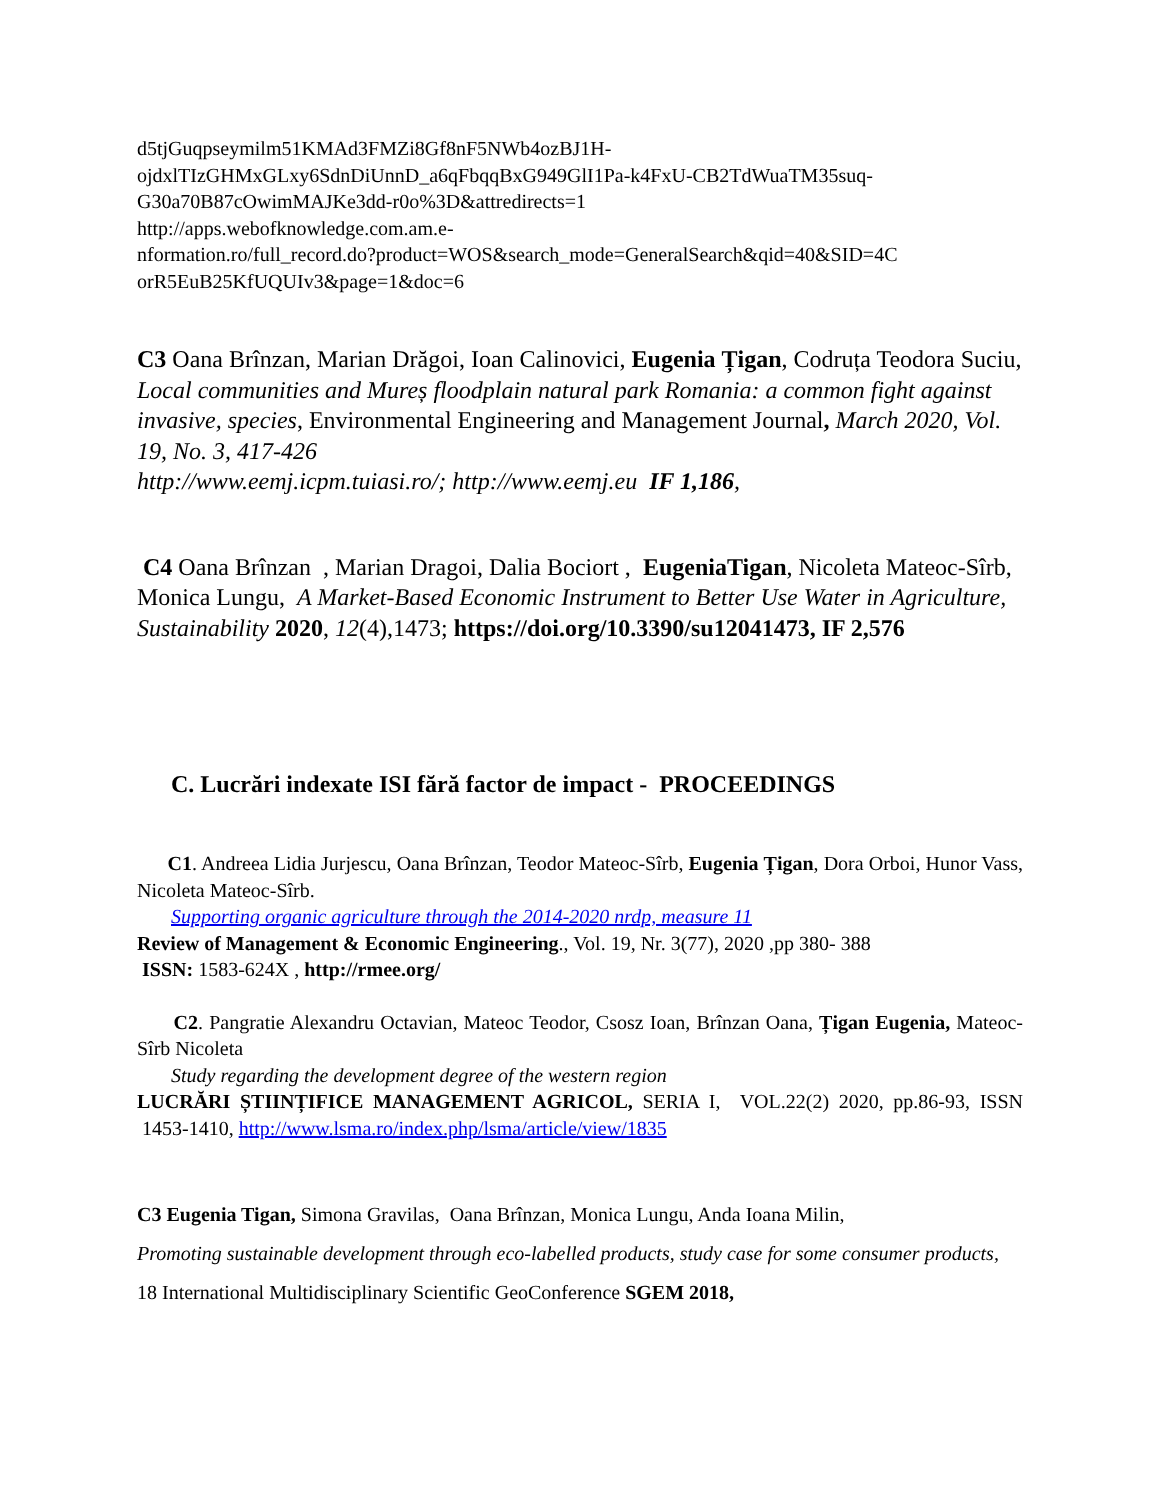d5tjGuqpseymilm51KMAd3FMZi8Gf8nF5NWb4ozBJ1H-
ojdxlTIzGHMxGLxy6SdnDiUnnD_a6qFbqqBxG949GlI1Pa-k4FxU-CB2TdWuaTM35suq-
G30a70B87cOwimMAJKe3dd-r0o%3D&attredirects=1
http://apps.webofknowledge.com.am.e-
nformation.ro/full_record.do?product=WOS&search_mode=GeneralSearch&qid=40&SID=4C
orR5EuB25KfUQUIv3&page=1&doc=6
C3 Oana Brînzan, Marian Drăgoi, Ioan Calinovici, Eugenia Țigan, Codruța Teodora Suciu, Local communities and Mureș floodplain natural park Romania: a common fight against invasive, species, Environmental Engineering and Management Journal, March 2020, Vol. 19, No. 3, 417-426
http://www.eemj.icpm.tuiasi.ro/; http://www.eemj.eu IF 1,186,
C4 Oana Brînzan , Marian Dragoi, Dalia Bociort , EugeniaTigan, Nicoleta Mateoc-Sîrb, Monica Lungu, A Market-Based Economic Instrument to Better Use Water in Agriculture,
Sustainability 2020, 12(4),1473; https://doi.org/10.3390/su12041473, IF 2,576
C. Lucrări indexate ISI fără factor de impact - PROCEEDINGS
C1. Andreea Lidia Jurjescu, Oana Brînzan, Teodor Mateoc-Sîrb, Eugenia Țigan, Dora Orboi, Hunor Vass, Nicoleta Mateoc-Sîrb.
Supporting organic agriculture through the 2014-2020 nrdp, measure 11
Review of Management & Economic Engineering., Vol. 19, Nr. 3(77), 2020 ,pp 380- 388
ISSN: 1583-624X , http://rmee.org/
C2. Pangratie Alexandru Octavian, Mateoc Teodor, Csosz Ioan, Brînzan Oana, Țigan Eugenia, Mateoc-Sîrb Nicoleta
Study regarding the development degree of the western region
LUCRĂRI ȘTIINȚIFICE MANAGEMENT AGRICOL, SERIA I, VOL.22(2) 2020, pp.86-93, ISSN 1453-1410, http://www.lsma.ro/index.php/lsma/article/view/1835
C3 Eugenia Tigan, Simona Gravilas, Oana Brînzan, Monica Lungu, Anda Ioana Milin,
Promoting sustainable development through eco-labelled products, study case for some consumer products, 18 International Multidisciplinary Scientific GeoConference SGEM 2018,